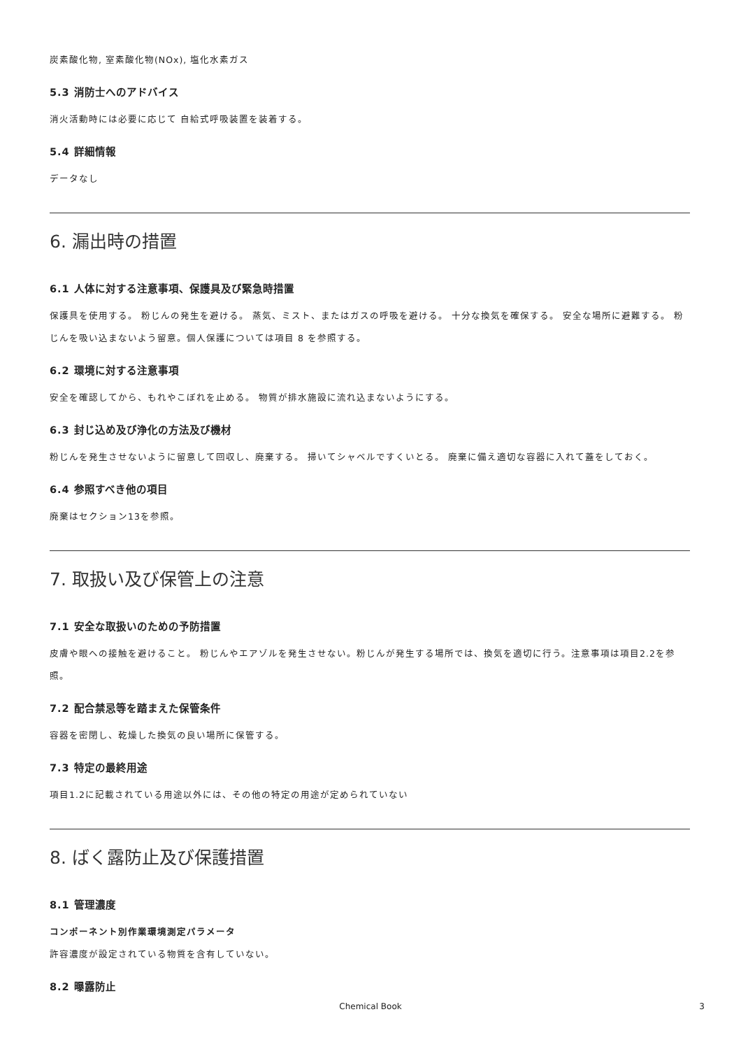炭素酸化物, 室素酸化物(NOx), 塩化水素ガス
5.3 消防士へのアドバイス
消火活動時には必要に応じて 自給式呼吸装置を装着する。
5.4 詳細情報
データなし
6. 漏出時の措置
6.1 人体に対する注意事項、保護具及び緊急時措置
保護具を使用する。 粉じんの発生を避ける。 蒸気、ミスト、またはガスの呼吸を避ける。 十分な換気を確保する。 安全な場所に避難する。 粉じんを吸い込まないよう留意。個人保護については項目 8 を参照する。
6.2 環境に対する注意事項
安全を確認してから、もれやこぼれを止める。 物質が排水施設に流れ込まないようにする。
6.3 封じ込め及び浄化の方法及び機材
粉じんを発生させないように留意して回収し、廃棄する。 掃いてシャベルですくいとる。 廃棄に備え適切な容器に入れて蓋をしておく。
6.4 参照すべき他の項目
廃棄はセクション13を参照。
7. 取扱い及び保管上の注意
7.1 安全な取扱いのための予防措置
皮膚や眼への接触を避けること。 粉じんやエアゾルを発生させない。粉じんが発生する場所では、換気を適切に行う。注意事項は項目2.2を参照。
7.2 配合禁忌等を踏まえた保管条件
容器を密閉し、乾燥した換気の良い場所に保管する。
7.3 特定の最終用途
項目1.2に記載されている用途以外には、その他の特定の用途が定められていない
8. ばく露防止及び保護措置
8.1 管理濃度
コンポーネント別作業環境測定パラメータ
許容濃度が設定されている物質を含有していない。
8.2 曝露防止
Chemical Book 3